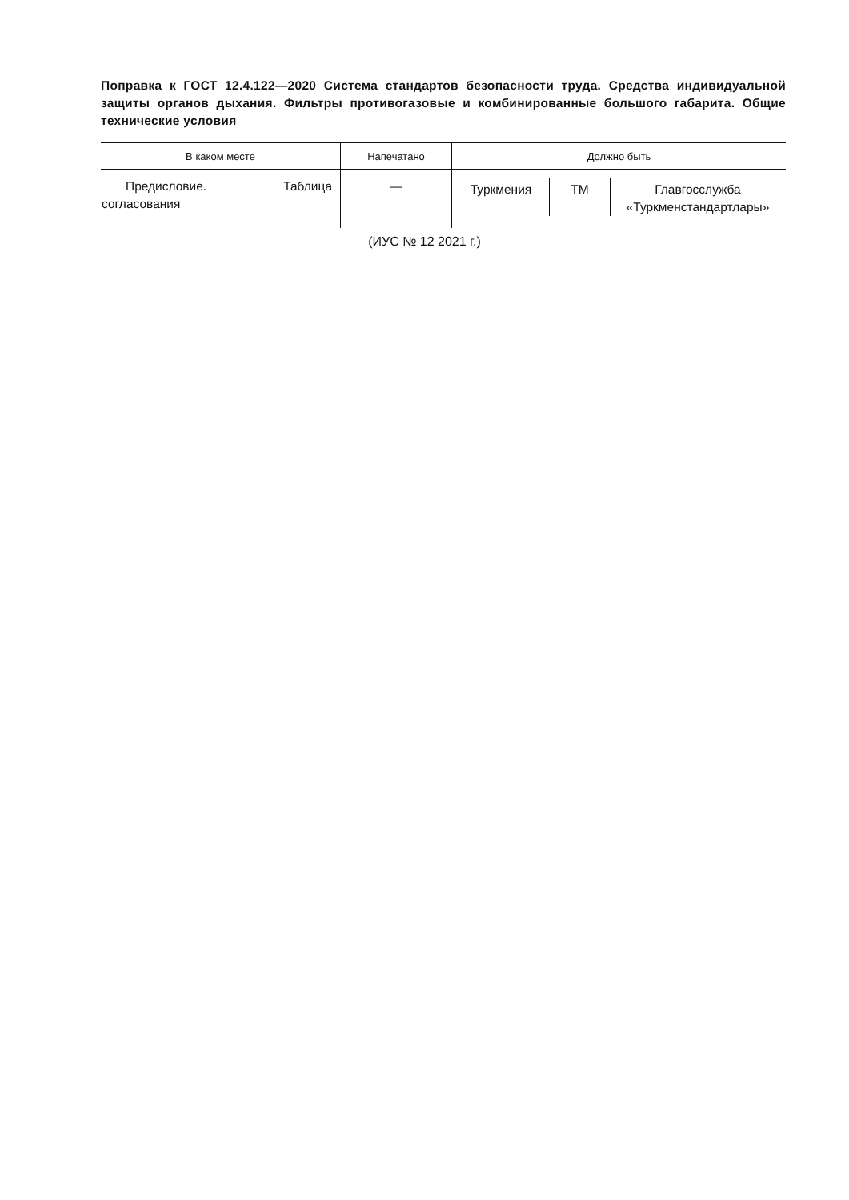Поправка к ГОСТ 12.4.122—2020 Система стандартов безопасности труда. Средства индивидуальной защиты органов дыхания. Фильтры противогазовые и комбинированные большого габарита. Общие технические условия
| В каком месте | Напечатано | Должно быть |
| --- | --- | --- |
| Предисловие. Таблица согласования | — | Туркмения ТМ Главгосслужба «Туркменстандартлары» |
(ИУС № 12 2021 г.)